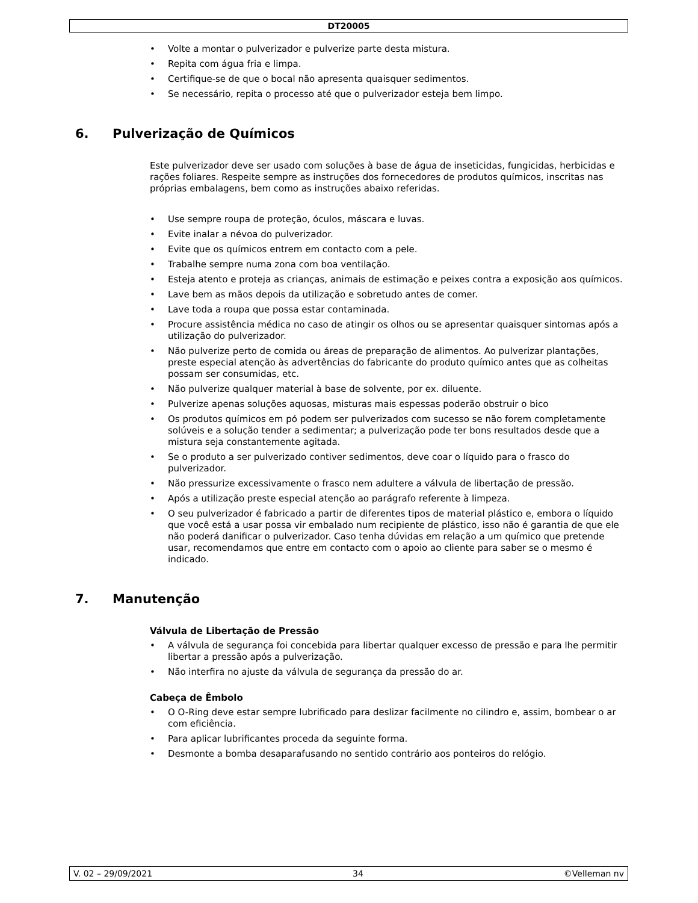DT20005
• Volte a montar o pulverizador e pulverize parte desta mistura.
• Repita com água fria e limpa.
• Certifique-se de que o bocal não apresenta quaisquer sedimentos.
• Se necessário, repita o processo até que o pulverizador esteja bem limpo.
6. Pulverização de Químicos
Este pulverizador deve ser usado com soluções à base de água de inseticidas, fungicidas, herbicidas e rações foliares. Respeite sempre as instruções dos fornecedores de produtos químicos, inscritas nas próprias embalagens, bem como as instruções abaixo referidas.
• Use sempre roupa de proteção, óculos, máscara e luvas.
• Evite inalar a névoa do pulverizador.
• Evite que os químicos entrem em contacto com a pele.
• Trabalhe sempre numa zona com boa ventilação.
• Esteja atento e proteja as crianças, animais de estimação e peixes contra a exposição aos químicos.
• Lave bem as mãos depois da utilização e sobretudo antes de comer.
• Lave toda a roupa que possa estar contaminada.
• Procure assistência médica no caso de atingir os olhos ou se apresentar quaisquer sintomas após a utilização do pulverizador.
• Não pulverize perto de comida ou áreas de preparação de alimentos. Ao pulverizar plantações, preste especial atenção às advertências do fabricante do produto químico antes que as colheitas possam ser consumidas, etc.
• Não pulverize qualquer material à base de solvente, por ex. diluente.
• Pulverize apenas soluções aquosas, misturas mais espessas poderão obstruir o bico
• Os produtos químicos em pó podem ser pulverizados com sucesso se não forem completamente solúveis e a solução tender a sedimentar; a pulverização pode ter bons resultados desde que a mistura seja constantemente agitada.
• Se o produto a ser pulverizado contiver sedimentos, deve coar o líquido para o frasco do pulverizador.
• Não pressurize excessivamente o frasco nem adultere a válvula de libertação de pressão.
• Após a utilização preste especial atenção ao parágrafo referente à limpeza.
• O seu pulverizador é fabricado a partir de diferentes tipos de material plástico e, embora o líquido que você está a usar possa vir embalado num recipiente de plástico, isso não é garantia de que ele não poderá danificar o pulverizador. Caso tenha dúvidas em relação a um químico que pretende usar, recomendamos que entre em contacto com o apoio ao cliente para saber se o mesmo é indicado.
7. Manutenção
Válvula de Libertação de Pressão
• A válvula de segurança foi concebida para libertar qualquer excesso de pressão e para lhe permitir libertar a pressão após a pulverização.
• Não interfira no ajuste da válvula de segurança da pressão do ar.
Cabeça de Êmbolo
• O O-Ring deve estar sempre lubrificado para deslizar facilmente no cilindro e, assim, bombear o ar com eficiência.
• Para aplicar lubrificantes proceda da seguinte forma.
• Desmonte a bomba desaparafusando no sentido contrário aos ponteiros do relógio.
V. 02 – 29/09/2021 34 ©Velleman nv